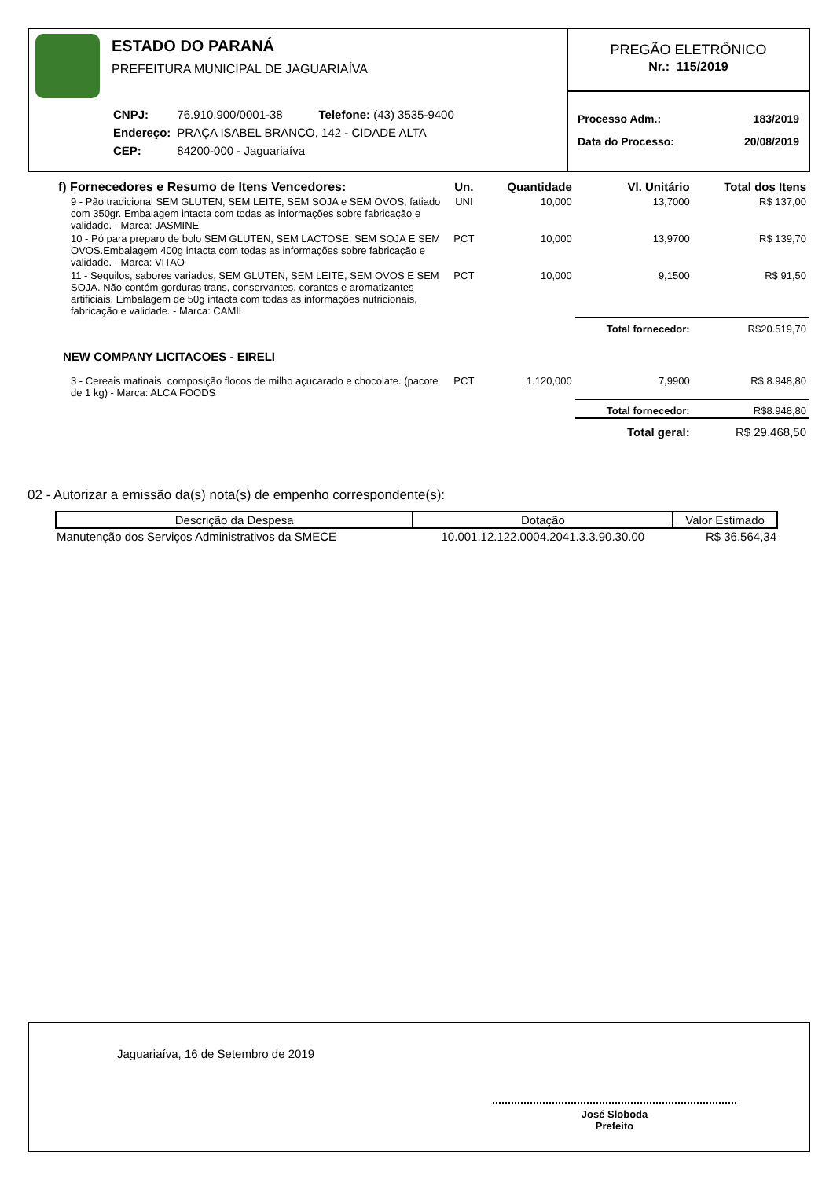ESTADO DO PARANÁ
PREFEITURA MUNICIPAL DE JAGUARIAÍVA
| CNPJ: | 76.910.900/0001-38 Telefone: (43) 3535-9400 |
| Endereço: | PRAÇA ISABEL BRANCO, 142 - CIDADE ALTA |
| CEP: | 84200-000 - Jaguariaíva |
PREGÃO ELETRÔNICO
Nr.: 115/2019
Processo Adm.: 183/2019
Data do Processo: 20/08/2019
| f) Fornecedores e Resumo de Itens Vencedores: | Un. | Quantidade | Vl. Unitário | Total dos Itens |
| --- | --- | --- | --- | --- |
| 9 - Pão tradicional SEM GLUTEN, SEM LEITE, SEM SOJA e SEM OVOS, fatiado com 350gr. Embalagem intacta com todas as informações sobre fabricação e validade. - Marca: JASMINE | UNI | 10,000 | 13,7000 | R$ 137,00 |
| 10 - Pó para preparo de bolo SEM GLUTEN, SEM LACTOSE, SEM SOJA E SEM OVOS.Embalagem 400g intacta com todas as informações sobre fabricação e validade. - Marca: VITAO | PCT | 10,000 | 13,9700 | R$ 139,70 |
| 11 - Sequilos, sabores variados, SEM GLUTEN, SEM LEITE, SEM OVOS E SEM SOJA. Não contém gorduras trans, conservantes, corantes e aromatizantes artificiais. Embalagem de 50g intacta com todas as informações nutricionais, fabricação e validade. - Marca: CAMIL | PCT | 10,000 | 9,1500 | R$ 91,50 |
| | | | Total fornecedor: | R$20.519,70 |
| NEW COMPANY LICITACOES - EIRELI | | | | |
| 3 - Cereais matinais, composição flocos de milho açucarado e chocolate. (pacote de 1 kg) - Marca: ALCA FOODS | PCT | 1.120,000 | 7,9900 | R$ 8.948,80 |
| | | | Total fornecedor: | R$8.948,80 |
| | | | Total geral: | R$ 29.468,50 |
02 - Autorizar a emissão da(s) nota(s) de empenho correspondente(s):
| Descrição da Despesa | Dotação | Valor Estimado |
| --- | --- | --- |
| Manutenção dos Serviços Administrativos da SMECE | 10.001.12.122.0004.2041.3.3.90.30.00 | R$ 36.564,34 |
Jaguariaíva, 16 de Setembro de 2019
José Sloboda
Prefeito